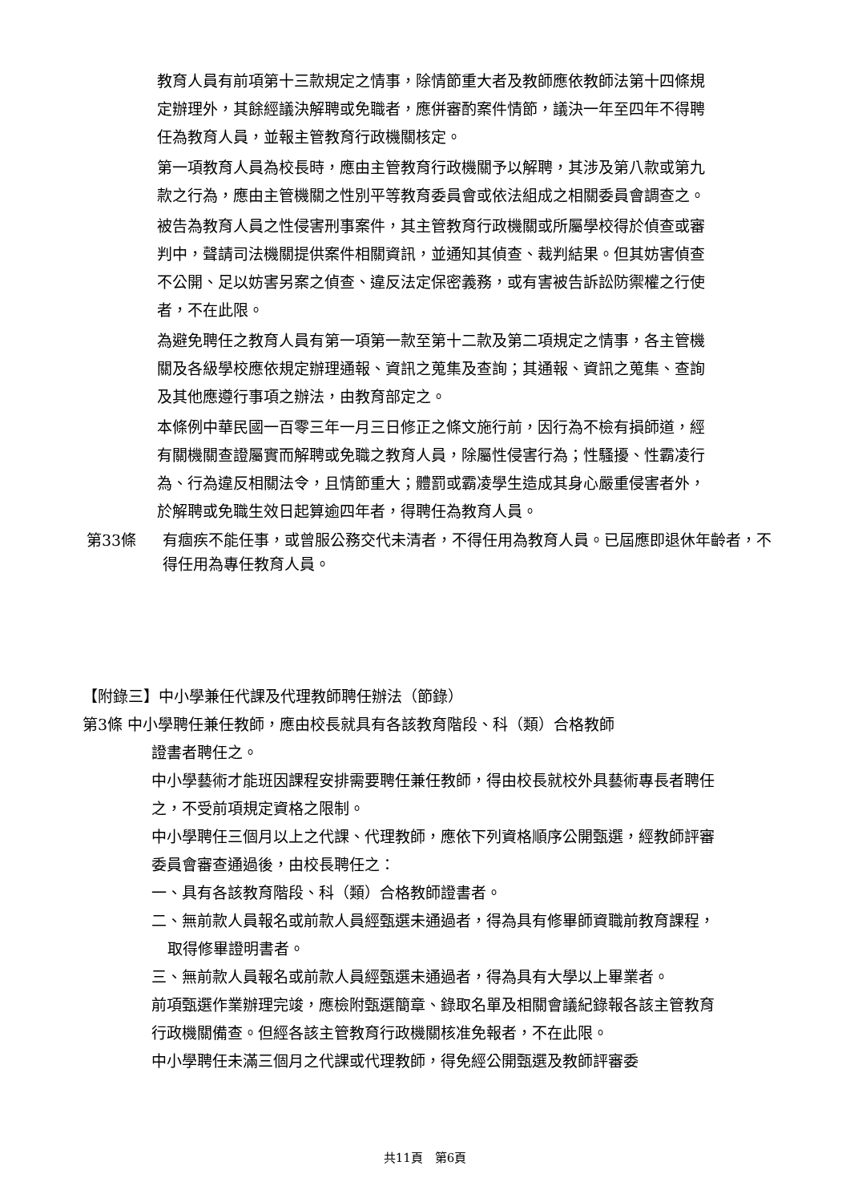教育人員有前項第十三款規定之情事，除情節重大者及教師應依教師法第十四條規定辦理外，其餘經議決解聘或免職者，應併審酌案件情節，議決一年至四年不得聘任為教育人員，並報主管教育行政機關核定。
第一項教育人員為校長時，應由主管教育行政機關予以解聘，其涉及第八款或第九款之行為，應由主管機關之性別平等教育委員會或依法組成之相關委員會調查之。
被告為教育人員之性侵害刑事案件，其主管教育行政機關或所屬學校得於偵查或審判中，聲請司法機關提供案件相關資訊，並通知其偵查、裁判結果。但其妨害偵查不公開、足以妨害另案之偵查、違反法定保密義務，或有害被告訴訟防禦權之行使者，不在此限。
為避免聘任之教育人員有第一項第一款至第十二款及第二項規定之情事，各主管機關及各級學校應依規定辦理通報、資訊之蒐集及查詢；其通報、資訊之蒐集、查詢及其他應遵行事項之辦法，由教育部定之。
本條例中華民國一百零三年一月三日修正之條文施行前，因行為不檢有損師道，經有關機關查證屬實而解聘或免職之教育人員，除屬性侵害行為；性騷擾、性霸凌行為、行為違反相關法令，且情節重大；體罰或霸凌學生造成其身心嚴重侵害者外，於解聘或免職生效日起算逾四年者，得聘任為教育人員。
第33條 有痼疾不能任事，或曾服公務交代未清者，不得任用為教育人員。已屆應即退休年齡者，不得任用為專任教育人員。
【附錄三】中小學兼任代課及代理教師聘任辦法（節錄）
第3條 中小學聘任兼任教師，應由校長就具有各該教育階段、科（類）合格教師
證書者聘任之。
中小學藝術才能班因課程安排需要聘任兼任教師，得由校長就校外具藝術專長者聘任之，不受前項規定資格之限制。
中小學聘任三個月以上之代課、代理教師，應依下列資格順序公開甄選，經教師評審委員會審查通過後，由校長聘任之：
一、具有各該教育階段、科（類）合格教師證書者。
二、無前款人員報名或前款人員經甄選未通過者，得為具有修畢師資職前教育課程，取得修畢證明書者。
三、無前款人員報名或前款人員經甄選未通過者，得為具有大學以上畢業者。
前項甄選作業辦理完竣，應檢附甄選簡章、錄取名單及相關會議紀錄報各該主管教育行政機關備查。但經各該主管教育行政機關核准免報者，不在此限。
中小學聘任未滿三個月之代課或代理教師，得免經公開甄選及教師評審委
共11頁　第6頁